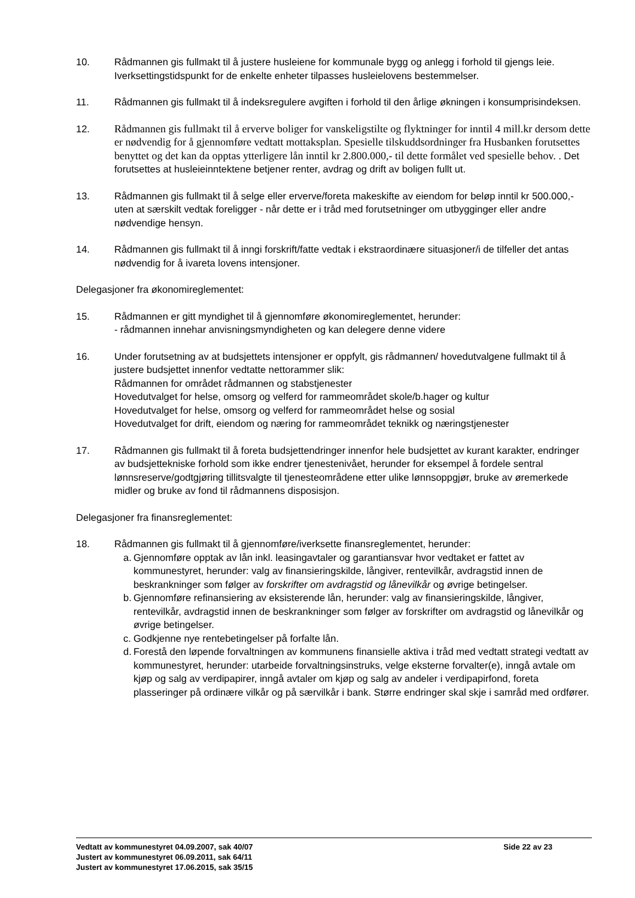10. Rådmannen gis fullmakt til å justere husleiene for kommunale bygg og anlegg i forhold til gjengs leie. Iverksettingstidspunkt for de enkelte enheter tilpasses husleielovens bestemmelser.
11. Rådmannen gis fullmakt til å indeksregulere avgiften i forhold til den årlige økningen i konsumprisindeksen.
12. Rådmannen gis fullmakt til å erverve boliger for vanskeligstilte og flyktninger for inntil 4 mill.kr dersom dette er nødvendig for å gjennomføre vedtatt mottaksplan. Spesielle tilskuddsordninger fra Husbanken forutsettes benyttet og det kan da opptas ytterligere lån inntil kr 2.800.000,- til dette formålet ved spesielle behov. . Det forutsettes at husleieinntektene betjener renter, avdrag og drift av boligen fullt ut.
13. Rådmannen gis fullmakt til å selge eller erverve/foreta makeskifte av eiendom for beløp inntil kr 500.000,- uten at særskilt vedtak foreligger - når dette er i tråd med forutsetninger om utbygginger eller andre nødvendige hensyn.
14. Rådmannen gis fullmakt til å inngi forskrift/fatte vedtak i ekstraordinære situasjoner/i de tilfeller det antas nødvendig for å ivareta lovens intensjoner.
Delegasjoner fra økonomireglementet:
15. Rådmannen er gitt myndighet til å gjennomføre økonomireglementet, herunder:
- rådmannen innehar anvisningsmyndigheten og kan delegere denne videre
16. Under forutsetning av at budsjettets intensjoner er oppfylt, gis rådmannen/ hovedutvalgene fullmakt til å justere budsjettet innenfor vedtatte nettorammer slik:
Rådmannen for området rådmannen og stabstjenester
Hovedutvalget for helse, omsorg og velferd for rammeområdet skole/b.hager og kultur
Hovedutvalget for helse, omsorg og velferd for rammeområdet helse og sosial
Hovedutvalget for drift, eiendom og næring for rammeområdet teknikk og næringstjenester
17. Rådmannen gis fullmakt til å foreta budsjettendringer innenfor hele budsjettet av kurant karakter, endringer av budsjettekniske forhold som ikke endrer tjenestenivået, herunder for eksempel å fordele sentral lønnsreserve/godtgjøring tillitsvalgte til tjenesteområdene etter ulike lønnsoppgjør, bruke av øremerkede midler og bruke av fond til rådmannens disposisjon.
Delegasjoner fra finansreglementet:
18. Rådmannen gis fullmakt til å gjennomføre/iverksette finansreglementet, herunder:
a. Gjennomføre opptak av lån inkl. leasingavtaler og garantiansvar hvor vedtaket er fattet av kommunestyret, herunder: valg av finansieringskilde, långiver, rentevilkår, avdragstid innen de beskrankninger som følger av forskrifter om avdragstid og lånevilkår og øvrige betingelser.
b. Gjennomføre refinansiering av eksisterende lån, herunder: valg av finansieringskilde, långiver, rentevilkår, avdragstid innen de beskrankninger som følger av forskrifter om avdragstid og lånevilkår og øvrige betingelser.
c. Godkjenne nye rentebetingelser på forfalte lån.
d. Forestå den løpende forvaltningen av kommunens finansielle aktiva i tråd med vedtatt strategi vedtatt av kommunestyret, herunder: utarbeide forvaltningsinstruks, velge eksterne forvalter(e), inngå avtale om kjøp og salg av verdipapirer, inngå avtaler om kjøp og salg av andeler i verdipapirfond, foreta plasseringer på ordinære vilkår og på særvilkår i bank. Større endringer skal skje i samråd med ordfører.
Vedtatt av kommunestyret 04.09.2007, sak 40/07 Side 22 av 23
Justert av kommunestyret 06.09.2011, sak 64/11
Justert av kommunestyret 17.06.2015, sak 35/15